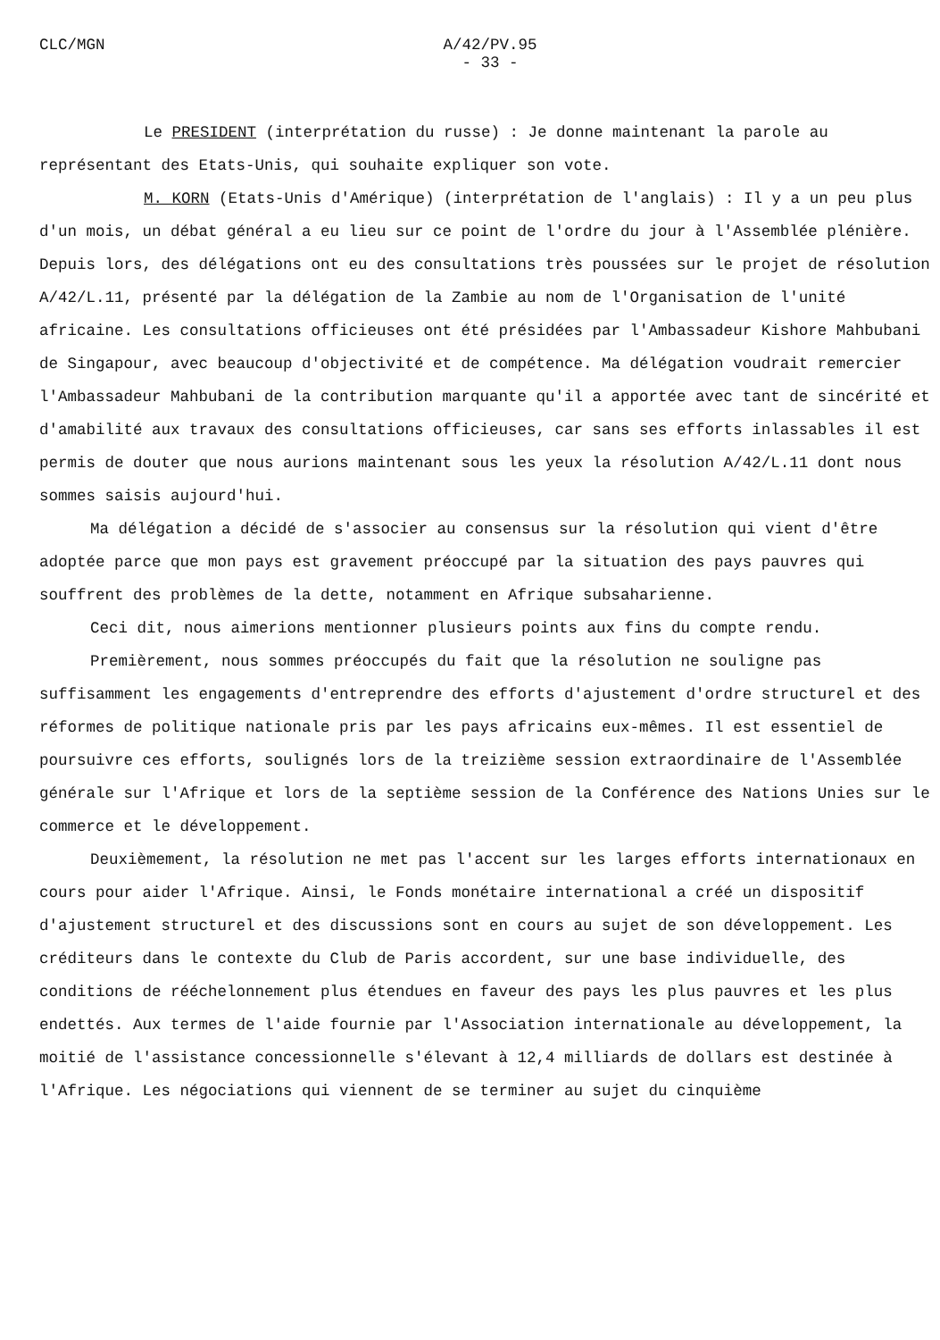CLC/MGN A/42/PV.95
- 33 -
Le PRESIDENT (interprétation du russe) : Je donne maintenant la parole au représentant des Etats-Unis, qui souhaite expliquer son vote.
M. KORN (Etats-Unis d'Amérique) (interprétation de l'anglais) : Il y a un peu plus d'un mois, un débat général a eu lieu sur ce point de l'ordre du jour à l'Assemblée plénière. Depuis lors, des délégations ont eu des consultations très poussées sur le projet de résolution A/42/L.11, présenté par la délégation de la Zambie au nom de l'Organisation de l'unité africaine. Les consultations officieuses ont été présidées par l'Ambassadeur Kishore Mahbubani de Singapour, avec beaucoup d'objectivité et de compétence. Ma délégation voudrait remercier l'Ambassadeur Mahbubani de la contribution marquante qu'il a apportée avec tant de sincérité et d'amabilité aux travaux des consultations officieuses, car sans ses efforts inlassables il est permis de douter que nous aurions maintenant sous les yeux la résolution A/42/L.11 dont nous sommes saisis aujourd'hui.
Ma délégation a décidé de s'associer au consensus sur la résolution qui vient d'être adoptée parce que mon pays est gravement préoccupé par la situation des pays pauvres qui souffrent des problèmes de la dette, notamment en Afrique subsaharienne.
Ceci dit, nous aimerions mentionner plusieurs points aux fins du compte rendu.
Premièrement, nous sommes préoccupés du fait que la résolution ne souligne pas suffisamment les engagements d'entreprendre des efforts d'ajustement d'ordre structurel et des réformes de politique nationale pris par les pays africains eux-mêmes. Il est essentiel de poursuivre ces efforts, soulignés lors de la treizième session extraordinaire de l'Assemblée générale sur l'Afrique et lors de la septième session de la Conférence des Nations Unies sur le commerce et le développement.
Deuxièmement, la résolution ne met pas l'accent sur les larges efforts internationaux en cours pour aider l'Afrique. Ainsi, le Fonds monétaire international a créé un dispositif d'ajustement structurel et des discussions sont en cours au sujet de son développement. Les créditeurs dans le contexte du Club de Paris accordent, sur une base individuelle, des conditions de rééchelonnement plus étendues en faveur des pays les plus pauvres et les plus endettés. Aux termes de l'aide fournie par l'Association internationale au développement, la moitié de l'assistance concessionnelle s'élevant à 12,4 milliards de dollars est destinée à l'Afrique. Les négociations qui viennent de se terminer au sujet du cinquième